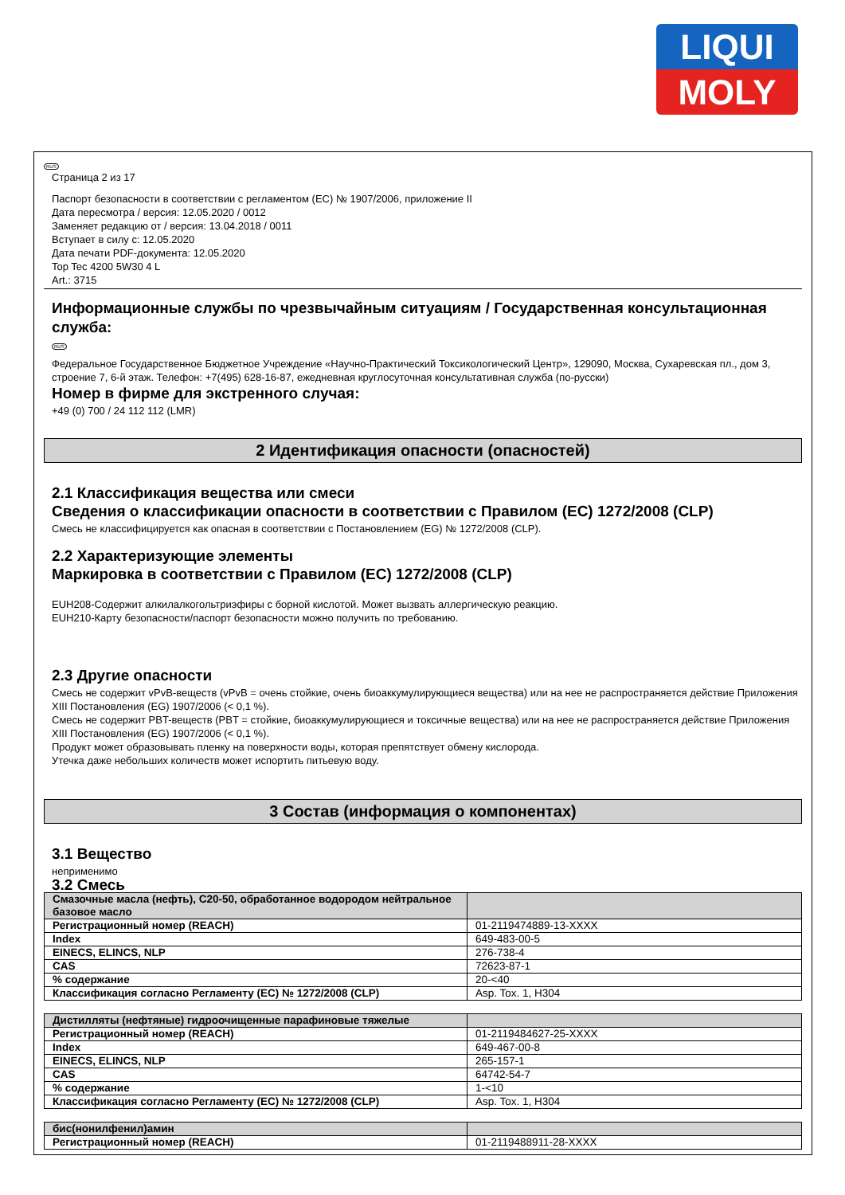LIQUI
MOLY
RUS
Страница 2 из 17
Паспорт безопасности в соответствии с регламентом (EC) № 1907/2006, приложение II
Дата пересмотра / версия: 12.05.2020 / 0012
Заменяет редакцию от / версия: 13.04.2018 / 0011
Вступает в силу с: 12.05.2020
Дата печати PDF-документа: 12.05.2020
Top Tec 4200 5W30 4 L
Art.: 3715
Информационные службы по чрезвычайным ситуациям / Государственная консультационная служба:
RUS
Федеральное Государственное Бюджетное Учреждение «Научно-Практический Токсикологический Центр», 129090, Москва, Сухаревская пл., дом 3, строение 7, 6-й этаж. Телефон: +7(495) 628-16-87, ежедневная круглосуточная консультативная служба (по-русски)
Номер в фирме для экстренного случая:
+49 (0) 700 / 24 112 112 (LMR)
2 Идентификация опасности (опасностей)
2.1 Классификация вещества или смеси
Сведения о классификации опасности в соответствии с Правилом (EC) 1272/2008 (CLP)
Смесь не классифицируется как опасная в соответствии с Постановлением (EG) № 1272/2008 (CLP).
2.2 Характеризующие элементы
Маркировка в соответствии с Правилом (EC) 1272/2008 (CLP)
EUH208-Содержит алкилалкогольтриэфиры с борной кислотой. Может вызвать аллергическую реакцию.
EUH210-Карту безопасности/паспорт безопасности можно получить по требованию.
2.3 Другие опасности
Смесь не содержит vPvB-веществ (vPvB = очень стойкие, очень биоаккумулирующиеся вещества) или на нее не распространяется действие Приложения XIII Постановления (EG) 1907/2006 (< 0,1 %).
Смесь не содержит PBT-веществ (PBT = стойкие, биоаккумулирующиеся и токсичные вещества) или на нее не распространяется действие Приложения XIII Постановления (EG) 1907/2006 (< 0,1 %).
Продукт может образовывать пленку на поверхности воды, которая препятствует обмену кислорода.
Утечка даже небольших количеств может испортить питьевую воду.
3 Состав (информация о компонентах)
3.1 Вещество
неприменимо
3.2 Смесь
| Смазочные масла (нефть), C20-50, обработанное водородом нейтральное базовое масло | |
| Регистрационный номер (REACH) | 01-2119474889-13-XXXX |
| Index | 649-483-00-5 |
| EINECS, ELINCS, NLP | 276-738-4 |
| CAS | 72623-87-1 |
| % содержание | 20-<40 |
| Классификация согласно Регламенту (EC) № 1272/2008 (CLP) | Asp. Tox. 1, H304 |
| Дистилляты (нефтяные) гидроочищенные парафиновые тяжелые | |
| Регистрационный номер (REACH) | 01-2119484627-25-XXXX |
| Index | 649-467-00-8 |
| EINECS, ELINCS, NLP | 265-157-1 |
| CAS | 64742-54-7 |
| % содержание | 1-<10 |
| Классификация согласно Регламенту (EC) № 1272/2008 (CLP) | Asp. Tox. 1, H304 |
| бис(нонилфенил)амин | |
| Регистрационный номер (REACH) | 01-2119488911-28-XXXX |